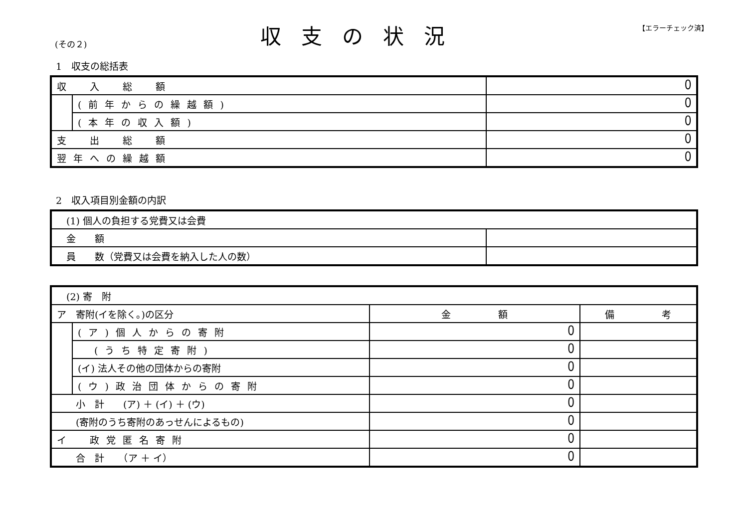(その２) 収支の状況 【エラーチェック済】
1　収支の総括表
| 収 入 総 額 | | 0 |
| | (前年からの繰越額) | 0 |
| | (本年の収入額) | 0 |
| 支 出 総 額 | | 0 |
| 翌年への繰越額 | | 0 |
2　収入項目別金額の内訳
| (1) 個人の負担する党費又は会費 | |
| 金 額 | |
| 員 数（党費又は会費を納入した人の数） | |
| (2) 寄 附 | | | |
| ア 寄附(イを除く。)の区分 | | 金 額 | 備 考 |
| | (ア)個人からの寄附 | 0 | |
| | (うち特定寄附) | 0 | |
| | (イ) 法人その他の団体からの寄附 | 0 | |
| | (ウ)政治団体からの寄附 | 0 | |
| 小 計 (ア) ＋ (イ) ＋ (ウ) | | 0 | |
| (寄附のうち寄附のあっせんによるもの) | | 0 | |
| イ 政党匿名寄附 | | 0 | |
| 合 計 （ア ＋ イ） | | 0 | |